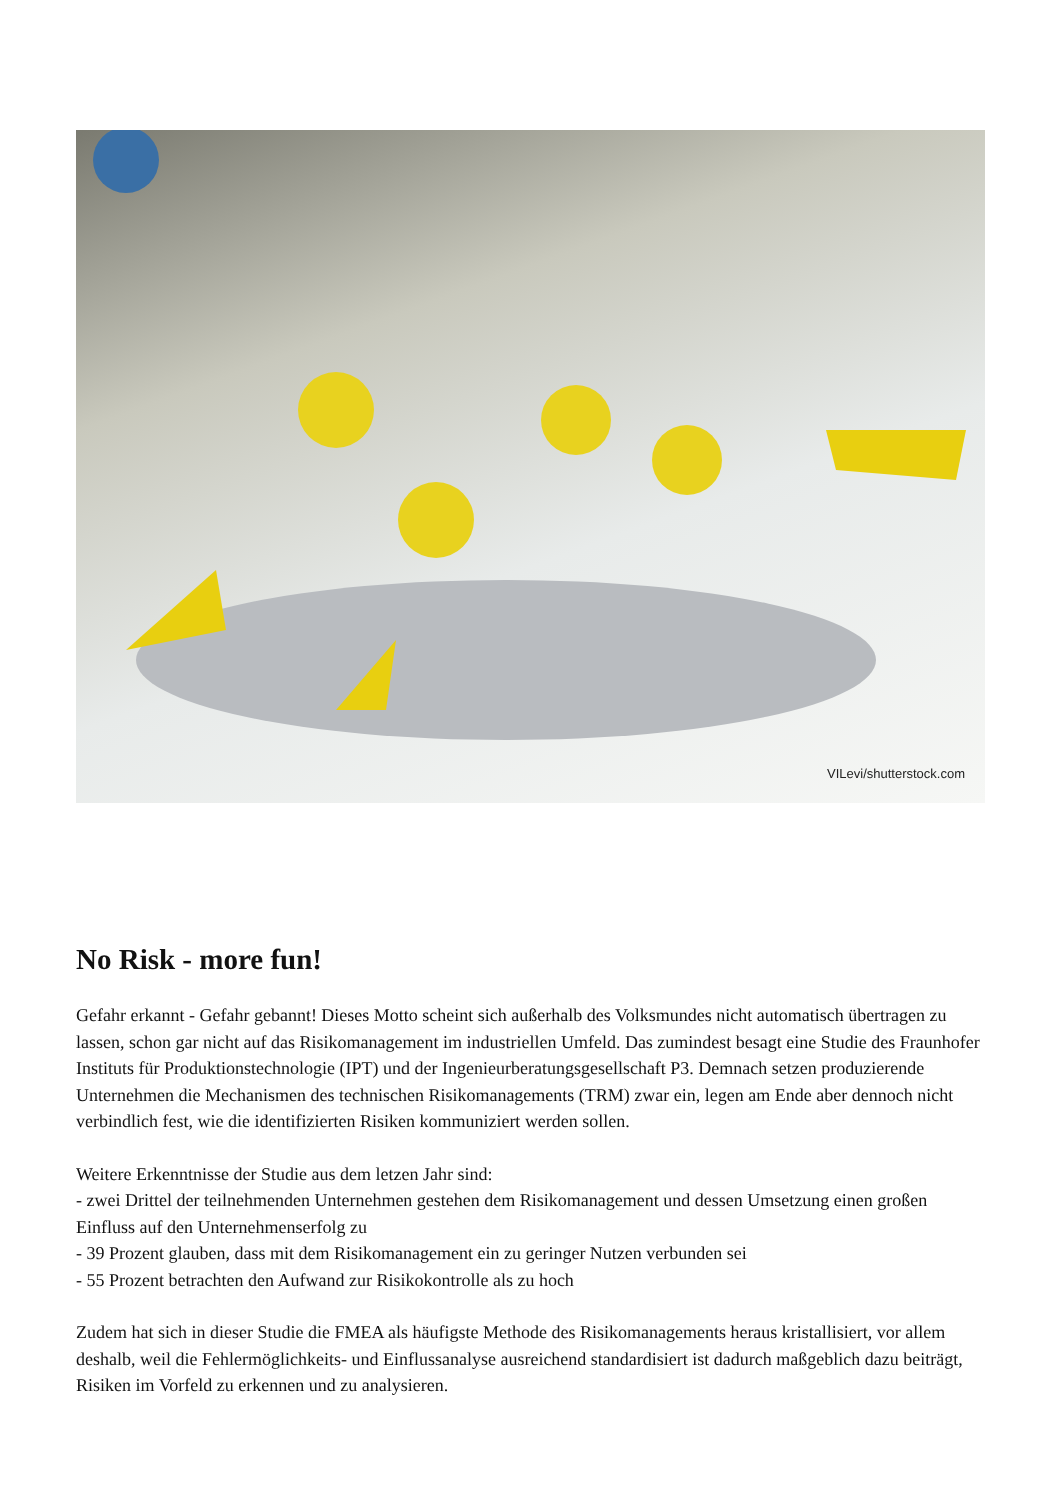VILevi/shutterstock.com
No Risk - more fun!
Gefahr erkannt - Gefahr gebannt! Dieses Motto scheint sich außerhalb des Volksmundes nicht automatisch übertragen zu lassen, schon gar nicht auf das Risikomanagement im industriellen Umfeld. Das zumindest besagt eine Studie des Fraunhofer Instituts für Produktionstechnologie (IPT) und der Ingenieurberatungsgesellschaft P3. Demnach setzen produzierende Unternehmen die Mechanismen des technischen Risikomanagements (TRM) zwar ein, legen am Ende aber dennoch nicht verbindlich fest, wie die identifizierten Risiken kommuniziert werden sollen.
Weitere Erkenntnisse der Studie aus dem letzen Jahr sind:
- zwei Drittel der teilnehmenden Unternehmen gestehen dem Risikomanagement und dessen Umsetzung einen großen Einfluss auf den Unternehmenserfolg zu
- 39 Prozent glauben, dass mit dem Risikomanagement ein zu geringer Nutzen verbunden sei
- 55 Prozent betrachten den Aufwand zur Risikokontrolle als zu hoch
Zudem hat sich in dieser Studie die FMEA als häufigste Methode des Risikomanagements heraus kristallisiert, vor allem deshalb, weil die Fehlermöglichkeits- und Einflussanalyse ausreichend standardisiert ist dadurch maßgeblich dazu beiträgt, Risiken im Vorfeld zu erkennen und zu analysieren.